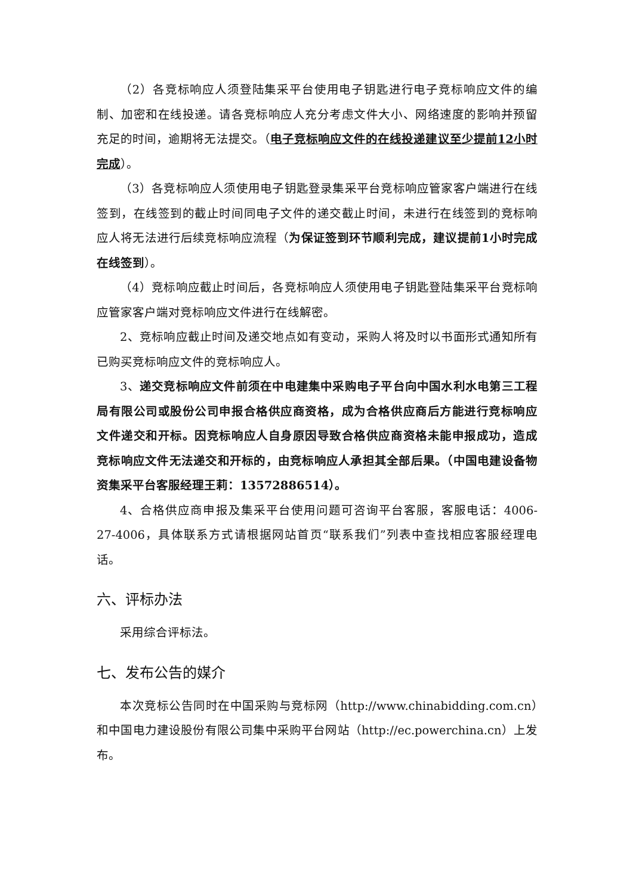（2）各竞标响应人须登陆集采平台使用电子钥匙进行电子竞标响应文件的编制、加密和在线投递。请各竞标响应人充分考虑文件大小、网络速度的影响并预留充足的时间，逾期将无法提交。（电子竞标响应文件的在线投递建议至少提前12小时完成）。
（3）各竞标响应人须使用电子钥匙登录集采平台竞标响应管家客户端进行在线签到，在线签到的截止时间同电子文件的递交截止时间，未进行在线签到的竞标响应人将无法进行后续竞标响应流程（为保证签到环节顺利完成，建议提前1小时完成在线签到）。
（4）竞标响应截止时间后，各竞标响应人须使用电子钥匙登陆集采平台竞标响应管家客户端对竞标响应文件进行在线解密。
2、竞标响应截止时间及递交地点如有变动，采购人将及时以书面形式通知所有已购买竞标响应文件的竞标响应人。
3、递交竞标响应文件前须在中电建集中采购电子平台向中国水利水电第三工程局有限公司或股份公司申报合格供应商资格，成为合格供应商后方能进行竞标响应文件递交和开标。因竞标响应人自身原因导致合格供应商资格未能申报成功，造成竞标响应文件无法递交和开标的，由竞标响应人承担其全部后果。（中国电建设备物资集采平台客服经理王莉：13572886514）。
4、合格供应商申报及集采平台使用问题可咨询平台客服，客服电话：4006-27-4006，具体联系方式请根据网站首页“联系我们”列表中查找相应客服经理电话。
六、评标办法
采用综合评标法。
七、发布公告的媒介
本次竞标公告同时在中国采购与竞标网（http://www.chinabidding.com.cn）和中国电力建设股份有限公司集中采购平台网站（http://ec.powerchina.cn）上发布。